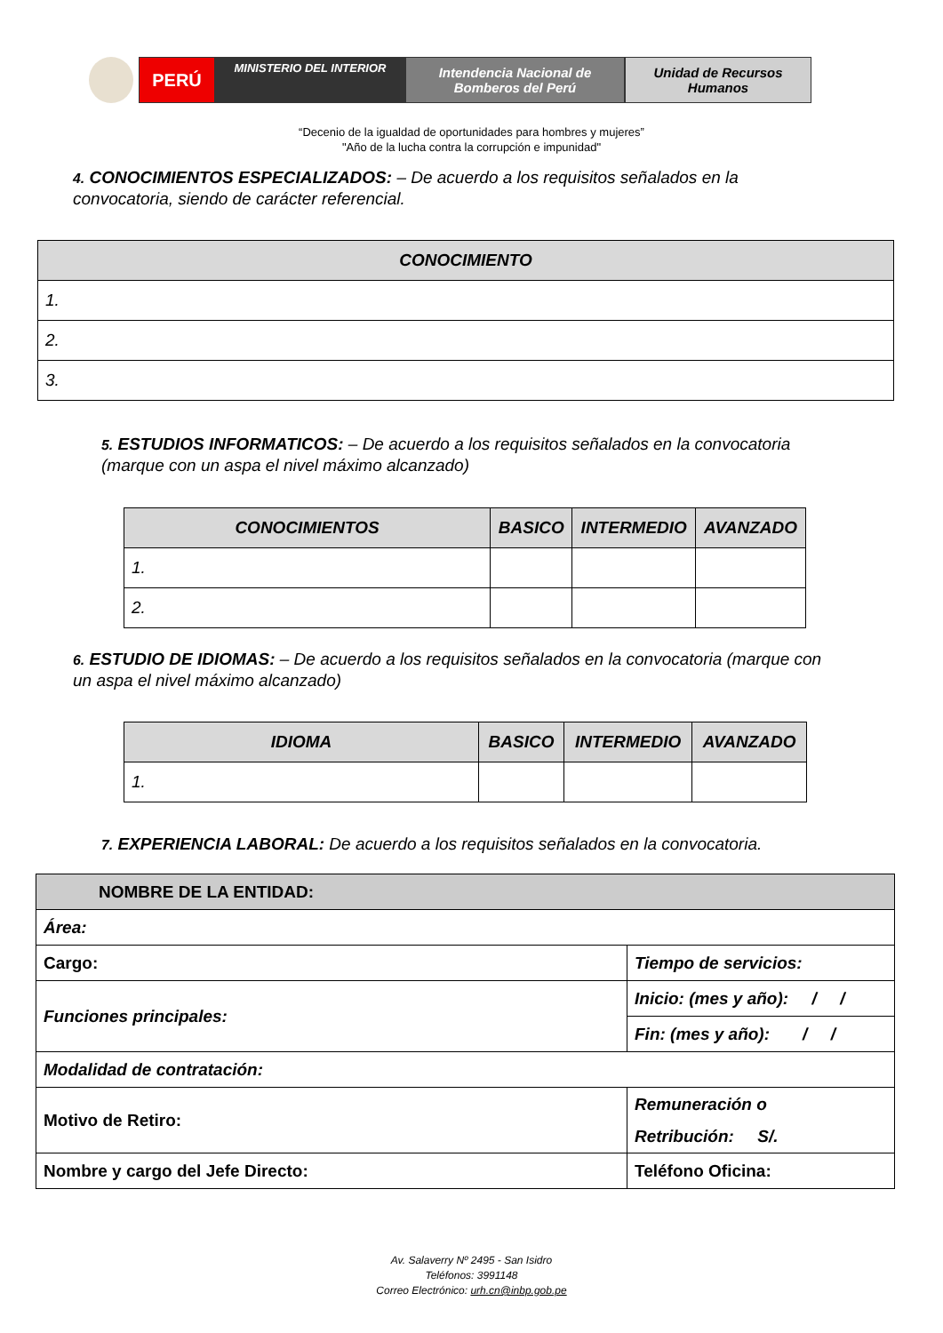PERÚ
MINISTERIO DEL INTERIOR
Intendencia Nacional de
Bomberos del Perú
Unidad de Recursos
Humanos
“Decenio de la igualdad de oportunidades para hombres y mujeres”
"Año de la lucha contra la corrupción e impunidad"
4. CONOCIMIENTOS ESPECIALIZADOS: – De acuerdo a los requisitos señalados en la convocatoria, siendo de carácter referencial.
| CONOCIMIENTO |
| --- |
| 1. |
| 2. |
| 3. |
5. ESTUDIOS INFORMATICOS: – De acuerdo a los requisitos señalados en la convocatoria (marque con un aspa el nivel máximo alcanzado)
| CONOCIMIENTOS | BASICO | INTERMEDIO | AVANZADO |
| --- | --- | --- | --- |
| 1. | | | |
| 2. | | | |
6. ESTUDIO DE IDIOMAS: – De acuerdo a los requisitos señalados en la convocatoria (marque con un aspa el nivel máximo alcanzado)
| IDIOMA | BASICO | INTERMEDIO | AVANZADO |
| --- | --- | --- | --- |
| 1. | | | |
7. EXPERIENCIA LABORAL: De acuerdo a los requisitos señalados en la convocatoria.
| NOMBRE DE LA ENTIDAD: | |
| --- | --- |
| Área: | |
| Cargo: | Tiempo de servicios: |
| Funciones principales: | Inicio: (mes y año): / / |
| | Fin: (mes y año): / / |
| Modalidad de contratación: | |
| Motivo de Retiro: | Remuneración o Retribución: S/. |
| Nombre y cargo del Jefe Directo: | Teléfono Oficina: |
Av. Salaverry Nº 2495 - San Isidro
Teléfonos: 3991148
Correo Electrónico: urh.cn@inbp.gob.pe